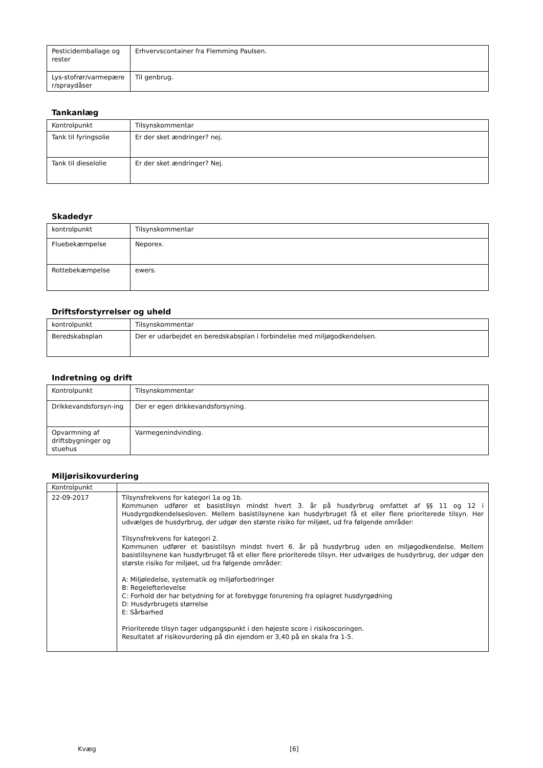| Pesticidemballage og rester | Erhvervscontainer fra Flemming Paulsen. |
| Lys-stofrør/varmepære r/spraydåser | Til genbrug. |
Tankanlæg
| Kontrolpunkt | Tilsynskommentar |
| Tank til fyringsolie | Er der sket ændringer? nej. |
| Tank til dieselolie | Er der sket ændringer? Nej. |
Skadedyr
| kontrolpunkt | Tilsynskommentar |
| Fluebekæmpelse | Neporex. |
| Rottebekæmpelse | ewers. |
Driftsforstyrrelser og uheld
| kontrolpunkt | Tilsynskommentar |
| Beredskabsplan | Der er udarbejdet en beredskabsplan i forbindelse med miljøgodkendelsen. |
Indretning og drift
| Kontrolpunkt | Tilsynskommentar |
| Drikkevandsforsyn-ing | Der er egen drikkevandsforsyning. |
| Opvarmning af driftsbygninger og stuehus | Varmegenindvinding. |
Miljørisikovurdering
| Kontrolpunkt | |
| 22-09-2017 | Tilsynsfrekvens for kategori 1a og 1b. Kommunen udfører et basistilsyn mindst hvert 3. år på husdyrbrug omfattet af §§ 11 og 12 i Husdyrgodkendelsesloven. Mellem basistilsynene kan husdyrbruget få et eller flere prioriterede tilsyn. Her udvælges de husdyrbrug, der udgør den største risiko for miljøet, ud fra følgende områder: Tilsynsfrekvens for kategori 2. Kommunen udfører et basistilsyn mindst hvert 6. år på husdyrbrug uden en miljøgodkendelse. Mellem basistilsynene kan husdyrbruget få et eller flere prioriterede tilsyn. Her udvælges de husdyrbrug, der udgør den største risiko for miljøet, ud fra følgende områder: A: Miljøledelse, systematik og miljøforbedringer B: Regelefterlevelse C: Forhold der har betydning for at forebygge forurening fra oplagret husdyrgødning D: Husdyrbrugets størrelse E: Sårbarhed Prioriterede tilsyn tager udgangspunkt i den højeste score i risikoscoringen. Resultatet af risikovurdering på din ejendom er 3,40 på en skala fra 1-5. |
Kvæg [6]